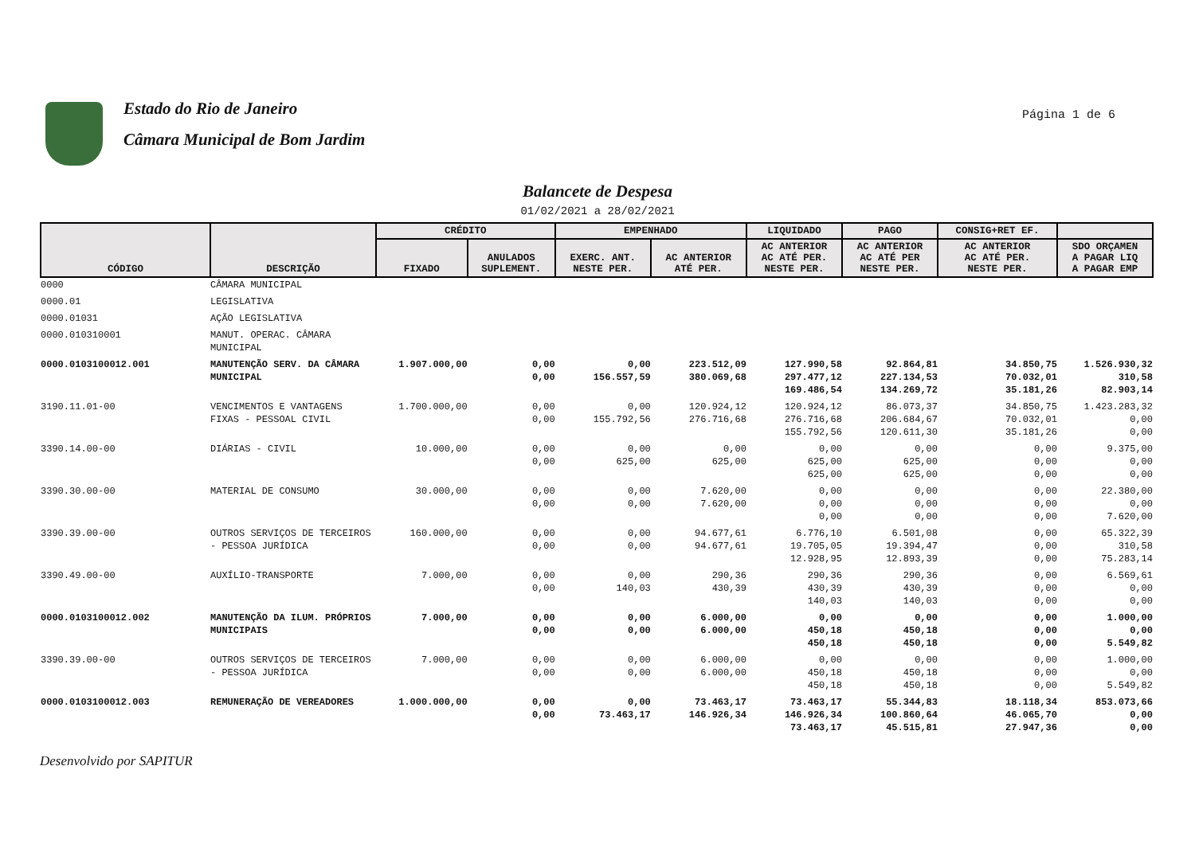Estado do Rio de Janeiro
Câmara Municipal de Bom Jardim
Página 1 de 6
Balancete de Despesa
01/02/2021 a 28/02/2021
| CÓDIGO | DESCRIÇÃO | CRÉDITO | | EMPENHADO | | LIQUIDADO | PAGO | CONSIG+RET EF. | |
| --- | --- | --- | --- | --- | --- | --- | --- | --- | --- |
| | | FIXADO | ANULADOS SUPLEMENT. | EXERC. ANT. NESTE PER. | AC ANTERIOR ATÉ PER. | AC ANTERIOR AC ATÉ PER. NESTE PER. | AC ANTERIOR AC ATÉ PER NESTE PER. | AC ANTERIOR AC ATÉ PER. NESTE PER. | SDO ORÇAMEN A PAGAR LIQ A PAGAR EMP |
| 0000 | CÂMARA MUNICIPAL | | | | | | | | |
| 0000.01 | LEGISLATIVA | | | | | | | | |
| 0000.01031 | AÇÃO LEGISLATIVA | | | | | | | | |
| 0000.010310001 | MANUT. OPERAC. CÂMARA MUNICIPAL | | | | | | | | |
| 0000.0103100012.001 | MANUTENÇÃO SERV. DA CÂMARA MUNICIPAL | 1.907.000,00 | 0,00 0,00 | 0,00 156.557,59 | 223.512,09 380.069,68 | 127.990,58 297.477,12 169.486,54 | 92.864,81 227.134,53 134.269,72 | 34.850,75 70.032,01 35.181,26 | 1.526.930,32 310,58 82.903,14 |
| 3190.11.01-00 | VENCIMENTOS E VANTAGENS FIXAS - PESSOAL CIVIL | 1.700.000,00 | 0,00 0,00 | 0,00 155.792,56 | 120.924,12 276.716,68 | 120.924,12 276.716,68 155.792,56 | 86.073,37 206.684,67 120.611,30 | 34.850,75 70.032,01 35.181,26 | 1.423.283,32 0,00 0,00 |
| 3390.14.00-00 | DIÁRIAS - CIVIL | 10.000,00 | 0,00 0,00 | 0,00 625,00 | 0,00 625,00 | 0,00 625,00 625,00 | 0,00 625,00 625,00 | 0,00 0,00 0,00 | 9.375,00 0,00 0,00 |
| 3390.30.00-00 | MATERIAL DE CONSUMO | 30.000,00 | 0,00 0,00 | 0,00 0,00 | 7.620,00 7.620,00 | 0,00 0,00 0,00 | 0,00 0,00 0,00 | 0,00 0,00 0,00 | 22.380,00 0,00 7.620,00 |
| 3390.39.00-00 | OUTROS SERVIÇOS DE TERCEIROS - PESSOA JURÍDICA | 160.000,00 | 0,00 0,00 | 0,00 0,00 | 94.677,61 94.677,61 | 6.776,10 19.705,05 12.928,95 | 6.501,08 19.394,47 12.893,39 | 0,00 0,00 0,00 | 65.322,39 310,58 75.283,14 |
| 3390.49.00-00 | AUXÍLIO-TRANSPORTE | 7.000,00 | 0,00 0,00 | 0,00 140,03 | 290,36 430,39 | 290,36 430,39 140,03 | 290,36 430,39 140,03 | 0,00 0,00 0,00 | 6.569,61 0,00 0,00 |
| 0000.0103100012.002 | MANUTENÇÃO DA ILUM. PRÓPRIOS MUNICIPAIS | 7.000,00 | 0,00 0,00 | 0,00 0,00 | 6.000,00 6.000,00 | 0,00 450,18 450,18 | 0,00 450,18 450,18 | 0,00 0,00 0,00 | 1.000,00 0,00 5.549,82 |
| 3390.39.00-00 | OUTROS SERVIÇOS DE TERCEIROS - PESSOA JURÍDICA | 7.000,00 | 0,00 0,00 | 0,00 0,00 | 6.000,00 6.000,00 | 0,00 450,18 450,18 | 0,00 450,18 450,18 | 0,00 0,00 0,00 | 1.000,00 0,00 5.549,82 |
| 0000.0103100012.003 | REMUNERAÇÃO DE VEREADORES | 1.000.000,00 | 0,00 0,00 | 0,00 73.463,17 | 73.463,17 146.926,34 | 73.463,17 146.926,34 73.463,17 | 55.344,83 100.860,64 45.515,81 | 18.118,34 46.065,70 27.947,36 | 853.073,66 0,00 0,00 |
Desenvolvido por SAPITUR